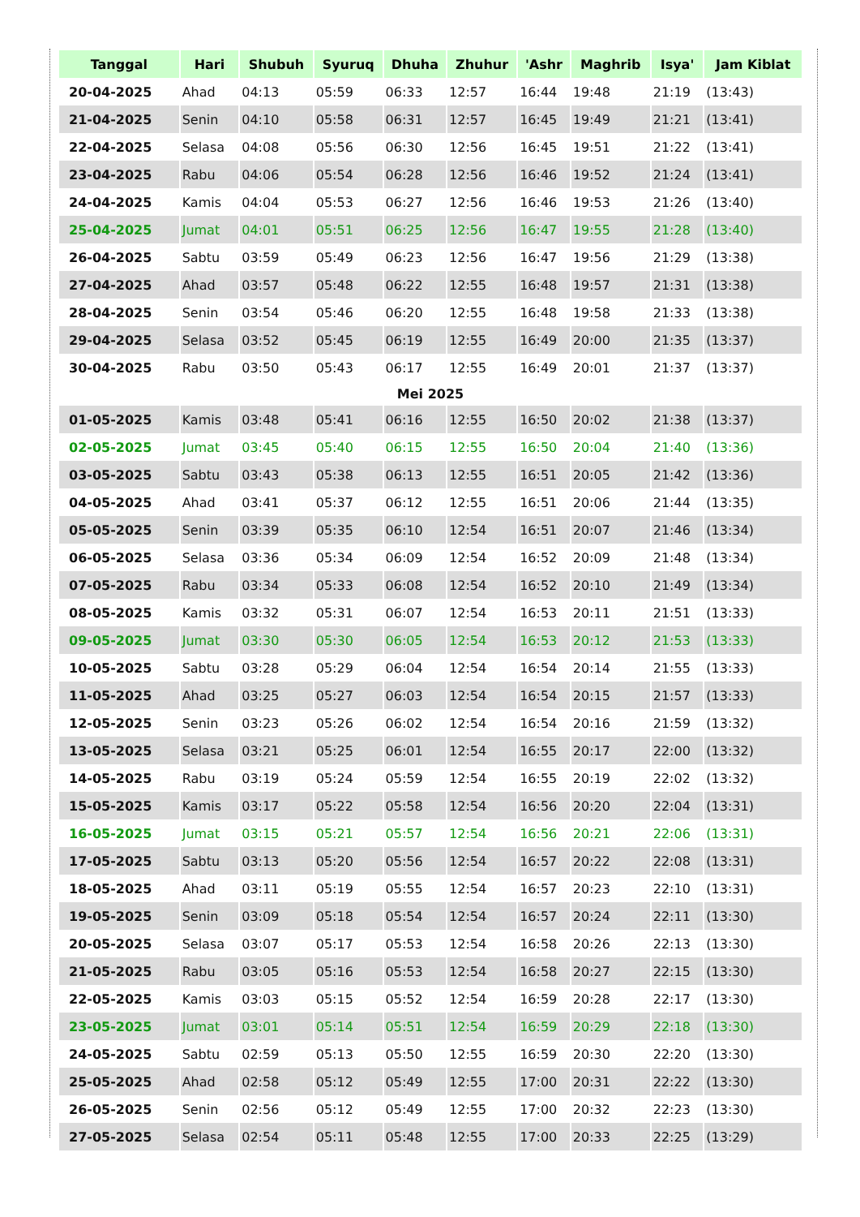| Tanggal | Hari | Shubuh | Syuruq | Dhuha | Zhuhur | 'Ashr | Maghrib | Isya' | Jam Kiblat |
| --- | --- | --- | --- | --- | --- | --- | --- | --- | --- |
| 20-04-2025 | Ahad | 04:13 | 05:59 | 06:33 | 12:57 | 16:44 | 19:48 | 21:19 | (13:43) |
| 21-04-2025 | Senin | 04:10 | 05:58 | 06:31 | 12:57 | 16:45 | 19:49 | 21:21 | (13:41) |
| 22-04-2025 | Selasa | 04:08 | 05:56 | 06:30 | 12:56 | 16:45 | 19:51 | 21:22 | (13:41) |
| 23-04-2025 | Rabu | 04:06 | 05:54 | 06:28 | 12:56 | 16:46 | 19:52 | 21:24 | (13:41) |
| 24-04-2025 | Kamis | 04:04 | 05:53 | 06:27 | 12:56 | 16:46 | 19:53 | 21:26 | (13:40) |
| 25-04-2025 | Jumat | 04:01 | 05:51 | 06:25 | 12:56 | 16:47 | 19:55 | 21:28 | (13:40) |
| 26-04-2025 | Sabtu | 03:59 | 05:49 | 06:23 | 12:56 | 16:47 | 19:56 | 21:29 | (13:38) |
| 27-04-2025 | Ahad | 03:57 | 05:48 | 06:22 | 12:55 | 16:48 | 19:57 | 21:31 | (13:38) |
| 28-04-2025 | Senin | 03:54 | 05:46 | 06:20 | 12:55 | 16:48 | 19:58 | 21:33 | (13:38) |
| 29-04-2025 | Selasa | 03:52 | 05:45 | 06:19 | 12:55 | 16:49 | 20:00 | 21:35 | (13:37) |
| 30-04-2025 | Rabu | 03:50 | 05:43 | 06:17 | 12:55 | 16:49 | 20:01 | 21:37 | (13:37) |
| Mei 2025 | | | | | | | | | |
| 01-05-2025 | Kamis | 03:48 | 05:41 | 06:16 | 12:55 | 16:50 | 20:02 | 21:38 | (13:37) |
| 02-05-2025 | Jumat | 03:45 | 05:40 | 06:15 | 12:55 | 16:50 | 20:04 | 21:40 | (13:36) |
| 03-05-2025 | Sabtu | 03:43 | 05:38 | 06:13 | 12:55 | 16:51 | 20:05 | 21:42 | (13:36) |
| 04-05-2025 | Ahad | 03:41 | 05:37 | 06:12 | 12:55 | 16:51 | 20:06 | 21:44 | (13:35) |
| 05-05-2025 | Senin | 03:39 | 05:35 | 06:10 | 12:54 | 16:51 | 20:07 | 21:46 | (13:34) |
| 06-05-2025 | Selasa | 03:36 | 05:34 | 06:09 | 12:54 | 16:52 | 20:09 | 21:48 | (13:34) |
| 07-05-2025 | Rabu | 03:34 | 05:33 | 06:08 | 12:54 | 16:52 | 20:10 | 21:49 | (13:34) |
| 08-05-2025 | Kamis | 03:32 | 05:31 | 06:07 | 12:54 | 16:53 | 20:11 | 21:51 | (13:33) |
| 09-05-2025 | Jumat | 03:30 | 05:30 | 06:05 | 12:54 | 16:53 | 20:12 | 21:53 | (13:33) |
| 10-05-2025 | Sabtu | 03:28 | 05:29 | 06:04 | 12:54 | 16:54 | 20:14 | 21:55 | (13:33) |
| 11-05-2025 | Ahad | 03:25 | 05:27 | 06:03 | 12:54 | 16:54 | 20:15 | 21:57 | (13:33) |
| 12-05-2025 | Senin | 03:23 | 05:26 | 06:02 | 12:54 | 16:54 | 20:16 | 21:59 | (13:32) |
| 13-05-2025 | Selasa | 03:21 | 05:25 | 06:01 | 12:54 | 16:55 | 20:17 | 22:00 | (13:32) |
| 14-05-2025 | Rabu | 03:19 | 05:24 | 05:59 | 12:54 | 16:55 | 20:19 | 22:02 | (13:32) |
| 15-05-2025 | Kamis | 03:17 | 05:22 | 05:58 | 12:54 | 16:56 | 20:20 | 22:04 | (13:31) |
| 16-05-2025 | Jumat | 03:15 | 05:21 | 05:57 | 12:54 | 16:56 | 20:21 | 22:06 | (13:31) |
| 17-05-2025 | Sabtu | 03:13 | 05:20 | 05:56 | 12:54 | 16:57 | 20:22 | 22:08 | (13:31) |
| 18-05-2025 | Ahad | 03:11 | 05:19 | 05:55 | 12:54 | 16:57 | 20:23 | 22:10 | (13:31) |
| 19-05-2025 | Senin | 03:09 | 05:18 | 05:54 | 12:54 | 16:57 | 20:24 | 22:11 | (13:30) |
| 20-05-2025 | Selasa | 03:07 | 05:17 | 05:53 | 12:54 | 16:58 | 20:26 | 22:13 | (13:30) |
| 21-05-2025 | Rabu | 03:05 | 05:16 | 05:53 | 12:54 | 16:58 | 20:27 | 22:15 | (13:30) |
| 22-05-2025 | Kamis | 03:03 | 05:15 | 05:52 | 12:54 | 16:59 | 20:28 | 22:17 | (13:30) |
| 23-05-2025 | Jumat | 03:01 | 05:14 | 05:51 | 12:54 | 16:59 | 20:29 | 22:18 | (13:30) |
| 24-05-2025 | Sabtu | 02:59 | 05:13 | 05:50 | 12:55 | 16:59 | 20:30 | 22:20 | (13:30) |
| 25-05-2025 | Ahad | 02:58 | 05:12 | 05:49 | 12:55 | 17:00 | 20:31 | 22:22 | (13:30) |
| 26-05-2025 | Senin | 02:56 | 05:12 | 05:49 | 12:55 | 17:00 | 20:32 | 22:23 | (13:30) |
| 27-05-2025 | Selasa | 02:54 | 05:11 | 05:48 | 12:55 | 17:00 | 20:33 | 22:25 | (13:29) |